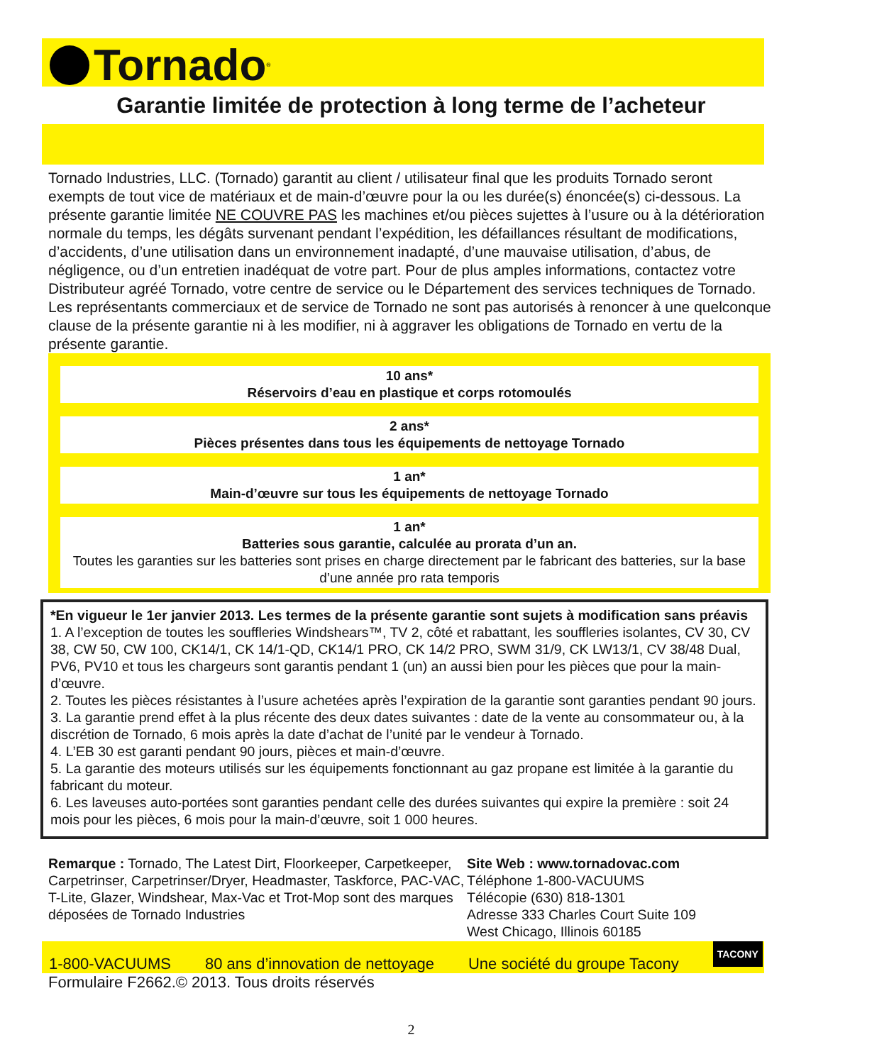Tornado<sup>®</sup>
Garantie limitée de protection à long terme de l’acheteur
Tornado Industries, LLC. (Tornado) garantit au client / utilisateur final que les produits Tornado seront exempts de tout vice de matériaux et de main-d’œuvre pour la ou les durée(s) énoncée(s) ci-dessous. La présente garantie limitée NE COUVRE PAS les machines et/ou pièces sujettes à l’usure ou à la détérioration normale du temps, les dégâts survenant pendant l’expédition, les défaillances résultant de modifications, d’accidents, d’une utilisation dans un environnement inadapté, d’une mauvaise utilisation, d’abus, de négligence, ou d’un entretien inadéquat de votre part. Pour de plus amples informations, contactez votre Distributeur agréé Tornado, votre centre de service ou le Département des services techniques de Tornado. Les représentants commerciaux et de service de Tornado ne sont pas autorisés à renoncer à une quelconque clause de la présente garantie ni à les modifier, ni à aggraver les obligations de Tornado en vertu de la présente garantie.
10 ans*
Réservoirs d’eau en plastique et corps rotomoulés
2 ans*
Pièces présentes dans tous les équipements de nettoyage Tornado
1 an*
Main-d’œuvre sur tous les équipements de nettoyage Tornado
1 an*
Batteries sous garantie, calculée au prorata d’un an.
Toutes les garanties sur les batteries sont prises en charge directement par le fabricant des batteries, sur la base d’une année pro rata temporis
*En vigueur le 1er janvier 2013. Les termes de la présente garantie sont sujets à modification sans préavis
1. A l’exception de toutes les souffleries Windshears™, TV 2, côté et rabattant, les souffleries isolantes, CV 30, CV 38, CW 50, CW 100, CK14/1, CK 14/1-QD, CK14/1 PRO, CK 14/2 PRO, SWM 31/9, CK LW13/1, CV 38/48 Dual, PV6, PV10 et tous les chargeurs sont garantis pendant 1 (un) an aussi bien pour les pièces que pour la main-d’œuvre.
2. Toutes les pièces résistantes à l’usure achetées après l’expiration de la garantie sont garanties pendant 90 jours.
3. La garantie prend effet à la plus récente des deux dates suivantes : date de la vente au consommateur ou, à la discrétion de Tornado, 6 mois après la date d’achat de l’unité par le vendeur à Tornado.
4. L’EB 30 est garanti pendant 90 jours, pièces et main-d’œuvre.
5. La garantie des moteurs utilisés sur les équipements fonctionnant au gaz propane est limitée à la garantie du fabricant du moteur.
6. Les laveuses auto-portées sont garanties pendant celle des durées suivantes qui expire la première : soit 24 mois pour les pièces, 6 mois pour la main-d’œuvre, soit 1 000 heures.
Remarque : Tornado, The Latest Dirt, Floorkeeper, Carpetkeeper, Carpetrinser, Carpetrinser/Dryer, Headmaster, Taskforce, PAC-VAC, T-Lite, Glazer, Windshear, Max-Vac et Trot-Mop sont des marques déposées de Tornado Industries
Site Web : www.tornadovac.com
Téléphone 1-800-VACUUMS
Télécopie (630) 818-1301
Adresse 333 Charles Court Suite 109
West Chicago, Illinois 60185
1-800-VACUUMS 80 ans d’innovation de nettoyage Une société du groupe Tacony TACONY
Formulaire F2662.© 2013. Tous droits réservés
2